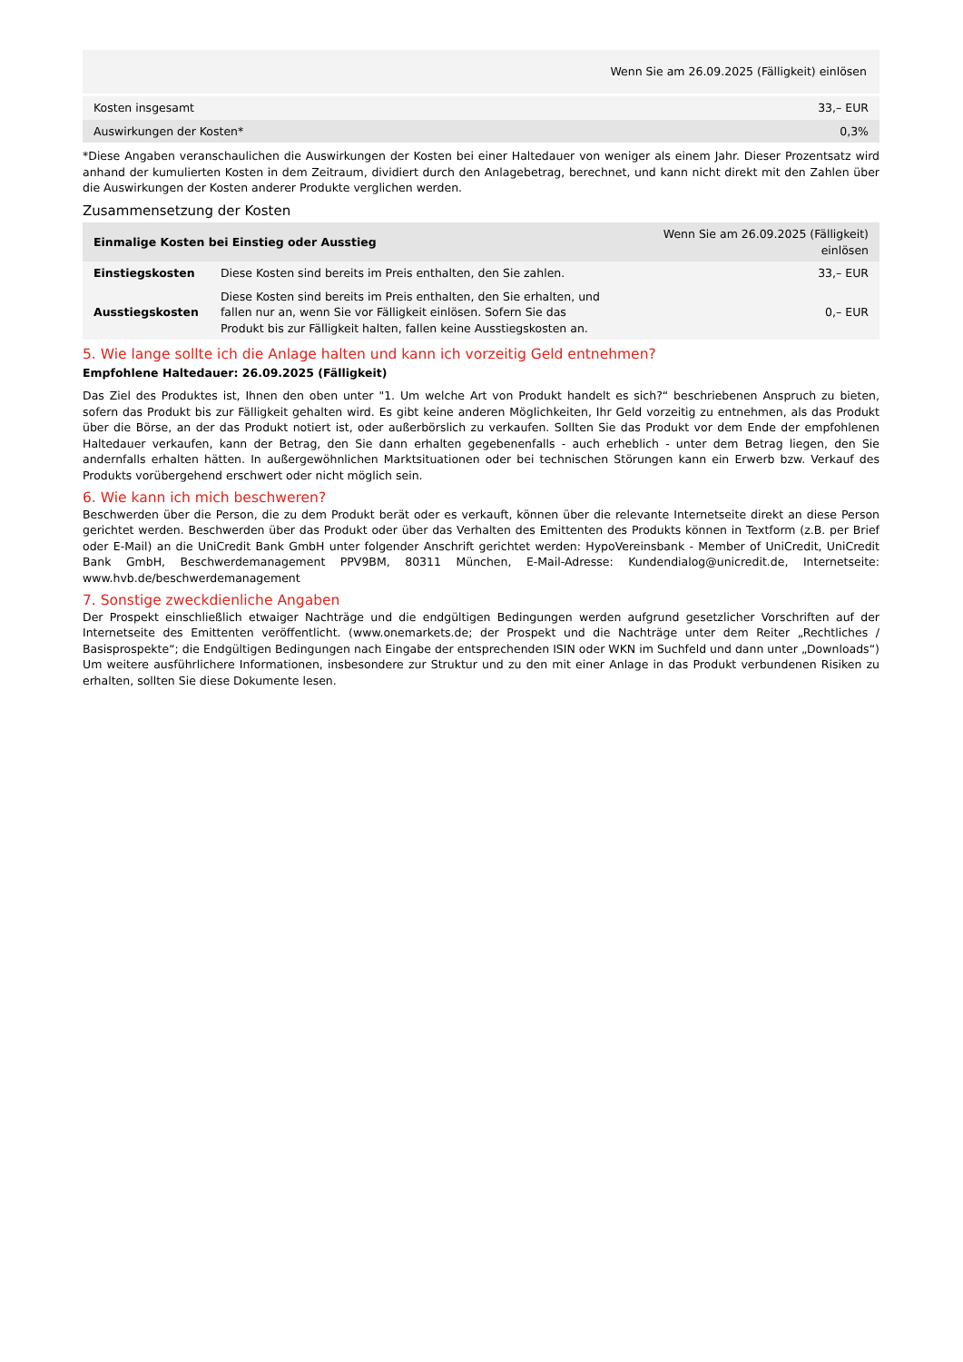| Wenn Sie am 26.09.2025 (Fälligkeit) einlösen | |
| --- | --- |
| Kosten insgesamt | 33,– EUR |
| Auswirkungen der Kosten* | 0,3% |
*Diese Angaben veranschaulichen die Auswirkungen der Kosten bei einer Haltedauer von weniger als einem Jahr. Dieser Prozentsatz wird anhand der kumulierten Kosten in dem Zeitraum, dividiert durch den Anlagebetrag, berechnet, und kann nicht direkt mit den Zahlen über die Auswirkungen der Kosten anderer Produkte verglichen werden.
Zusammensetzung der Kosten
| Einmalige Kosten bei Einstieg oder Ausstieg | | Wenn Sie am 26.09.2025 (Fälligkeit) einlösen |
| --- | --- | --- |
| Einstiegskosten | Diese Kosten sind bereits im Preis enthalten, den Sie zahlen. | 33,– EUR |
| Ausstiegskosten | Diese Kosten sind bereits im Preis enthalten, den Sie erhalten, und fallen nur an, wenn Sie vor Fälligkeit einlösen. Sofern Sie das Produkt bis zur Fälligkeit halten, fallen keine Ausstiegskosten an. | 0,– EUR |
5. Wie lange sollte ich die Anlage halten und kann ich vorzeitig Geld entnehmen?
Empfohlene Haltedauer: 26.09.2025 (Fälligkeit)
Das Ziel des Produktes ist, Ihnen den oben unter "1. Um welche Art von Produkt handelt es sich?“ beschriebenen Anspruch zu bieten, sofern das Produkt bis zur Fälligkeit gehalten wird. Es gibt keine anderen Möglichkeiten, Ihr Geld vorzeitig zu entnehmen, als das Produkt über die Börse, an der das Produkt notiert ist, oder außerbörslich zu verkaufen. Sollten Sie das Produkt vor dem Ende der empfohlenen Haltedauer verkaufen, kann der Betrag, den Sie dann erhalten gegebenenfalls - auch erheblich - unter dem Betrag liegen, den Sie andernfalls erhalten hätten. In außergewöhnlichen Marktsituationen oder bei technischen Störungen kann ein Erwerb bzw. Verkauf des Produkts vorübergehend erschwert oder nicht möglich sein.
6. Wie kann ich mich beschweren?
Beschwerden über die Person, die zu dem Produkt berät oder es verkauft, können über die relevante Internetseite direkt an diese Person gerichtet werden. Beschwerden über das Produkt oder über das Verhalten des Emittenten des Produkts können in Textform (z.B. per Brief oder E-Mail) an die UniCredit Bank GmbH unter folgender Anschrift gerichtet werden: HypoVereinsbank - Member of UniCredit, UniCredit Bank GmbH, Beschwerdemanagement PPV9BM, 80311 München, E-Mail-Adresse: Kundendialog@unicredit.de, Internetseite: www.hvb.de/beschwerdemanagement
7. Sonstige zweckdienliche Angaben
Der Prospekt einschließlich etwaiger Nachträge und die endgültigen Bedingungen werden aufgrund gesetzlicher Vorschriften auf der Internetseite des Emittenten veröffentlicht. (www.onemarkets.de; der Prospekt und die Nachträge unter dem Reiter „Rechtliches / Basisprospekte“; die Endgültigen Bedingungen nach Eingabe der entsprechenden ISIN oder WKN im Suchfeld und dann unter „Downloads“) Um weitere ausführlichere Informationen, insbesondere zur Struktur und zu den mit einer Anlage in das Produkt verbundenen Risiken zu erhalten, sollten Sie diese Dokumente lesen.